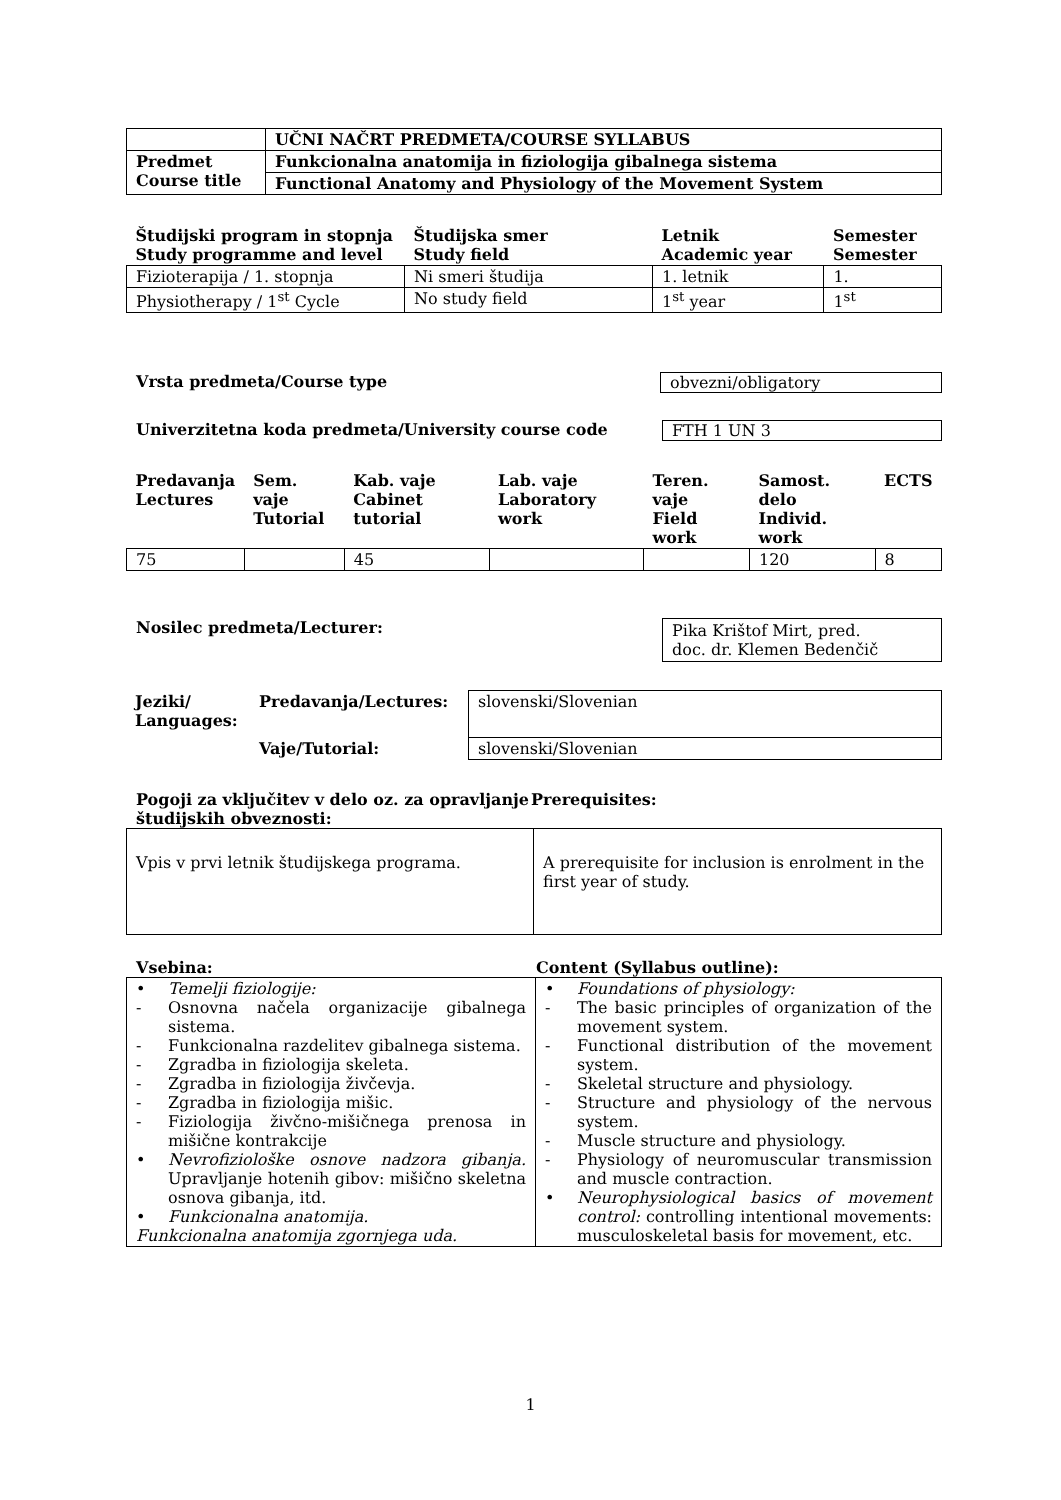| | UČNI NAČRT PREDMETA/COURSE SYLLABUS |
| Predmet Course title | Funkcionalna anatomija in fiziologija gibalnega sistema |
| | Functional Anatomy and Physiology of the Movement System |
| Študijski program in stopnja Study programme and level | Študijska smer Study field | Letnik Academic year | Semester Semester |
| --- | --- | --- | --- |
| Fizioterapija / 1. stopnja | Ni smeri študija | 1. letnik | 1. |
| Physiotherapy / 1<sup>st</sup> Cycle | No study field | 1<sup>st</sup> year | 1<sup>st</sup> |
Vrsta predmeta/Course type obvezni/obligatory
Univerzitetna koda predmeta/University course code
FTH 1 UN 3
| Predavanja Lectures | Sem. vaje Tutorial | Kab. vaje Cabinet tutorial | Lab. vaje Laboratory work | Teren. vaje Field work | Samost. delo Individ. work | ECTS |
| --- | --- | --- | --- | --- | --- | --- |
| 75 | | 45 | | | 120 | 8 |
Nosilec predmeta/Lecturer: Pika Krištof Mirt, pred.
doc. dr. Klemen Bedenčič
| Jeziki/ Languages: | Predavanja/Lectures: | slovenski/Slovenian |
| | Vaje/Tutorial: | slovenski/Slovenian |
Pogoji za vključitev v delo oz. za opravljanje študijskih obveznosti: Prerequisites:
| Vpis v prvi letnik študijskega programa. | A prerequisite for inclusion is enrolment in the first year of study. |
Vsebina: Content (Syllabus outline):
| • Temelji fiziologije: - Osnovna načela organizacije gibalnega sistema. - Funkcionalna razdelitev gibalnega sistema. - Zgradba in fiziologija skeleta. - Zgradba in fiziologija živčevja. - Zgradba in fiziologija mišic. - Fiziologija živčno-mišičnega prenosa in mišične kontrakcije • Nevrofiziološke osnove nadzora gibanja. Upravljanje hotenih gibov: mišično skeletna osnova gibanja, itd. • Funkcionalna anatomija. Funkcionalna anatomija zgornjega uda. | • Foundations of physiology: - The basic principles of organization of the movement system. - Functional distribution of the movement system. - Skeletal structure and physiology. - Structure and physiology of the nervous system. - Muscle structure and physiology. - Physiology of neuromuscular transmission and muscle contraction. • Neurophysiological basics of movement control: controlling intentional movements: musculoskeletal basis for movement, etc. |
1